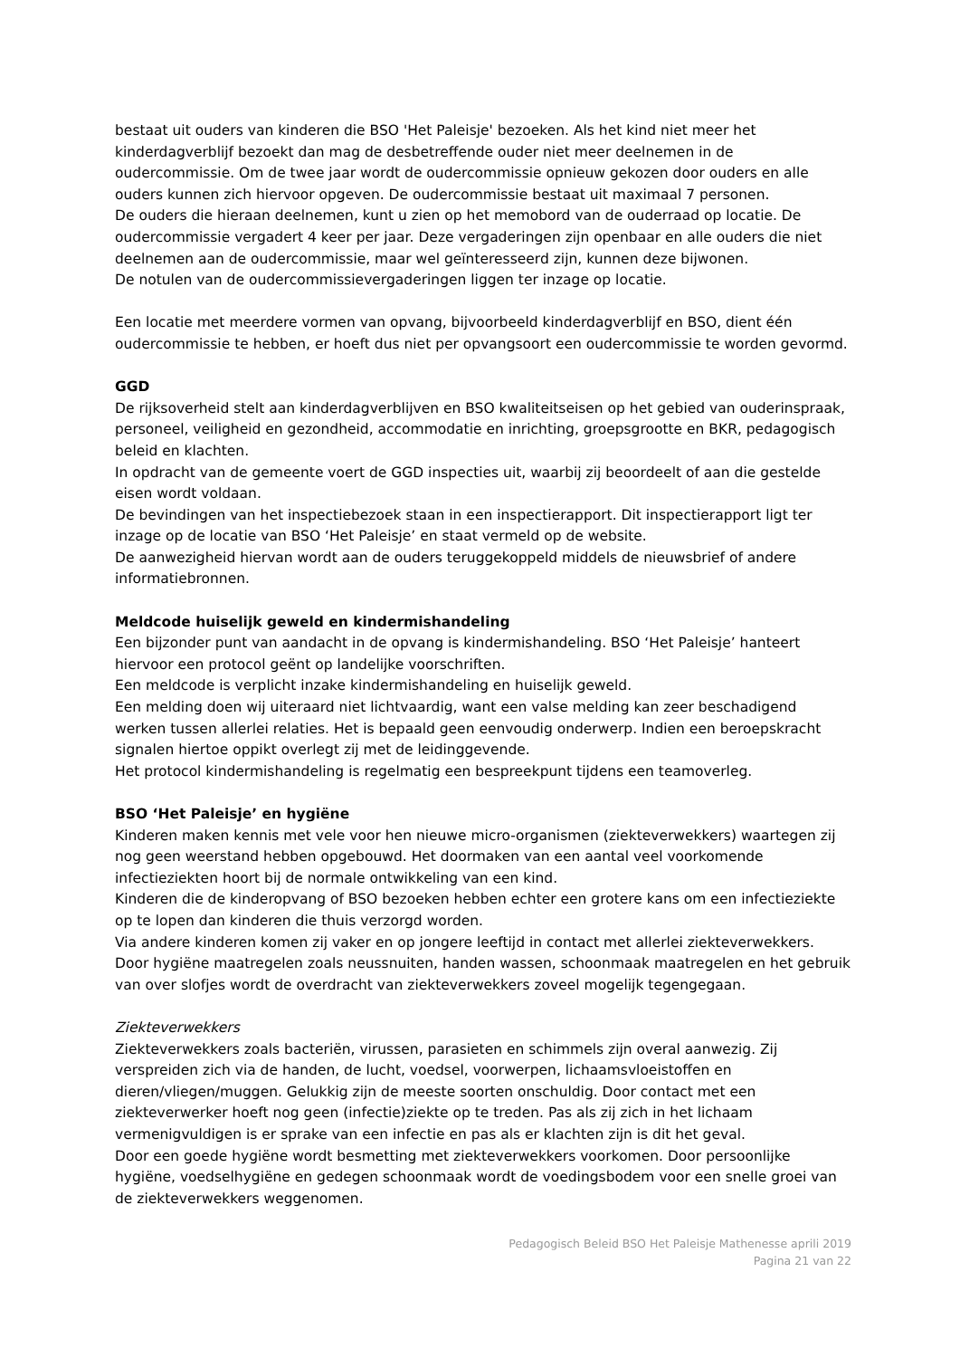bestaat uit ouders van kinderen die BSO 'Het Paleisje' bezoeken. Als het kind niet meer het kinderdagverblijf bezoekt dan mag de desbetreffende ouder niet meer deelnemen in de oudercommissie. Om de twee jaar wordt de oudercommissie opnieuw gekozen door ouders en alle ouders kunnen zich hiervoor opgeven. De oudercommissie bestaat uit maximaal 7 personen.
De ouders die hieraan deelnemen, kunt u zien op het memobord van de ouderraad op locatie. De oudercommissie vergadert 4 keer per jaar. Deze vergaderingen zijn openbaar en alle ouders die niet deelnemen aan de oudercommissie, maar wel geïnteresseerd zijn, kunnen deze bijwonen.
De notulen van de oudercommissievergaderingen liggen ter inzage op locatie.
Een locatie met meerdere vormen van opvang, bijvoorbeeld kinderdagverblijf en BSO, dient één oudercommissie te hebben, er hoeft dus niet per opvangsoort een oudercommissie te worden gevormd.
GGD
De rijksoverheid stelt aan kinderdagverblijven en BSO kwaliteitseisen op het gebied van ouderinspraak, personeel, veiligheid en gezondheid, accommodatie en inrichting, groepsgrootte en BKR, pedagogisch beleid en klachten.
In opdracht van de gemeente voert de GGD inspecties uit, waarbij zij beoordeelt of aan die gestelde eisen wordt voldaan.
De bevindingen van het inspectiebezoek staan in een inspectierapport. Dit inspectierapport ligt ter inzage op de locatie van BSO ‘Het Paleisje’ en staat vermeld op de website.
De aanwezigheid hiervan wordt aan de ouders teruggekoppeld middels de nieuwsbrief of andere informatiebronnen.
Meldcode huiselijk geweld en kindermishandeling
Een bijzonder punt van aandacht in de opvang is kindermishandeling. BSO ‘Het Paleisje’ hanteert hiervoor een protocol geënt op landelijke voorschriften.
Een meldcode is verplicht inzake kindermishandeling en huiselijk geweld.
Een melding doen wij uiteraard niet lichtvaardig, want een valse melding kan zeer beschadigend werken tussen allerlei relaties. Het is bepaald geen eenvoudig onderwerp. Indien een beroepskracht signalen hiertoe oppikt overlegt zij met de leidinggevende.
Het protocol kindermishandeling is regelmatig een bespreekpunt tijdens een teamoverleg.
BSO ‘Het Paleisje’ en hygiëne
Kinderen maken kennis met vele voor hen nieuwe micro-organismen (ziekteverwekkers) waartegen zij nog geen weerstand hebben opgebouwd. Het doormaken van een aantal veel voorkomende infectieziekten hoort bij de normale ontwikkeling van een kind.
Kinderen die de kinderopvang of BSO bezoeken hebben echter een grotere kans om een infectieziekte op te lopen dan kinderen die thuis verzorgd worden.
Via andere kinderen komen zij vaker en op jongere leeftijd in contact met allerlei ziekteverwekkers. Door hygiëne maatregelen zoals neussnuiten, handen wassen, schoonmaak maatregelen en het gebruik van over slofjes wordt de overdracht van ziekteverwekkers zoveel mogelijk tegengegaan.
Ziekteverwekkers
Ziekteverwekkers zoals bacteriën, virussen, parasieten en schimmels zijn overal aanwezig. Zij verspreiden zich via de handen, de lucht, voedsel, voorwerpen, lichaamsvloeistoffen en dieren/vliegen/muggen. Gelukkig zijn de meeste soorten onschuldig. Door contact met een ziekteverwerker hoeft nog geen (infectie)ziekte op te treden. Pas als zij zich in het lichaam vermenigvuldigen is er sprake van een infectie en pas als er klachten zijn is dit het geval.
Door een goede hygiëne wordt besmetting met ziekteverwekkers voorkomen. Door persoonlijke hygiëne, voedselhygiëne en gedegen schoonmaak wordt de voedingsbodem voor een snelle groei van de ziekteverwekkers weggenomen.
Pedagogisch Beleid BSO Het Paleisje Mathenesse aprili 2019
Pagina 21 van 22